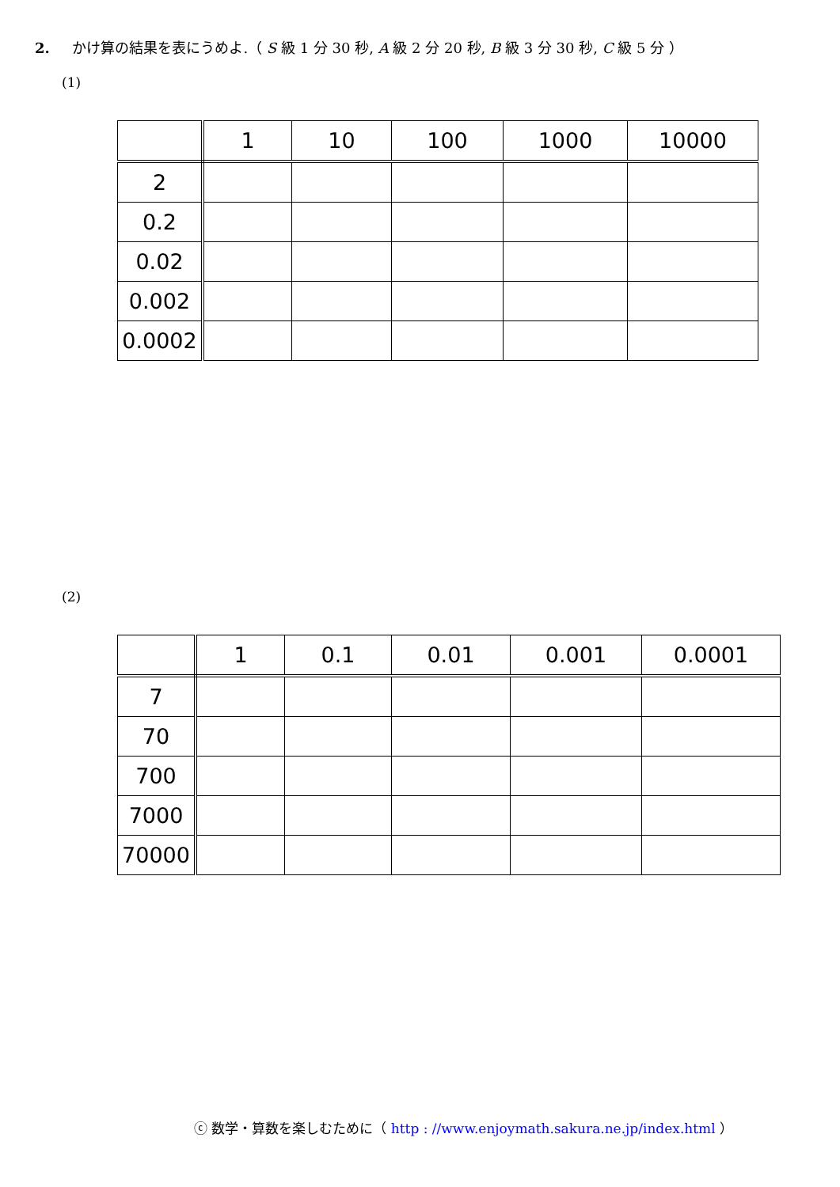2. かけ算の結果を表にうめよ.（ S 級 1 分 30 秒, A 級 2 分 20 秒, B 級 3 分 30 秒, C 級 5 分 ）
(1)
| | 1 | 10 | 100 | 1000 | 10000 |
| 2 | | | | | |
| 0.2 | | | | | |
| 0.02 | | | | | |
| 0.002 | | | | | |
| 0.0002 | | | | | |
(2)
| | 1 | 0.1 | 0.01 | 0.001 | 0.0001 |
| 7 | | | | | |
| 70 | | | | | |
| 700 | | | | | |
| 7000 | | | | | |
| 70000 | | | | | |
ⓒ 数学・算数を楽しむために（ http : //www.enjoymath.sakura.ne.jp/index.html ）